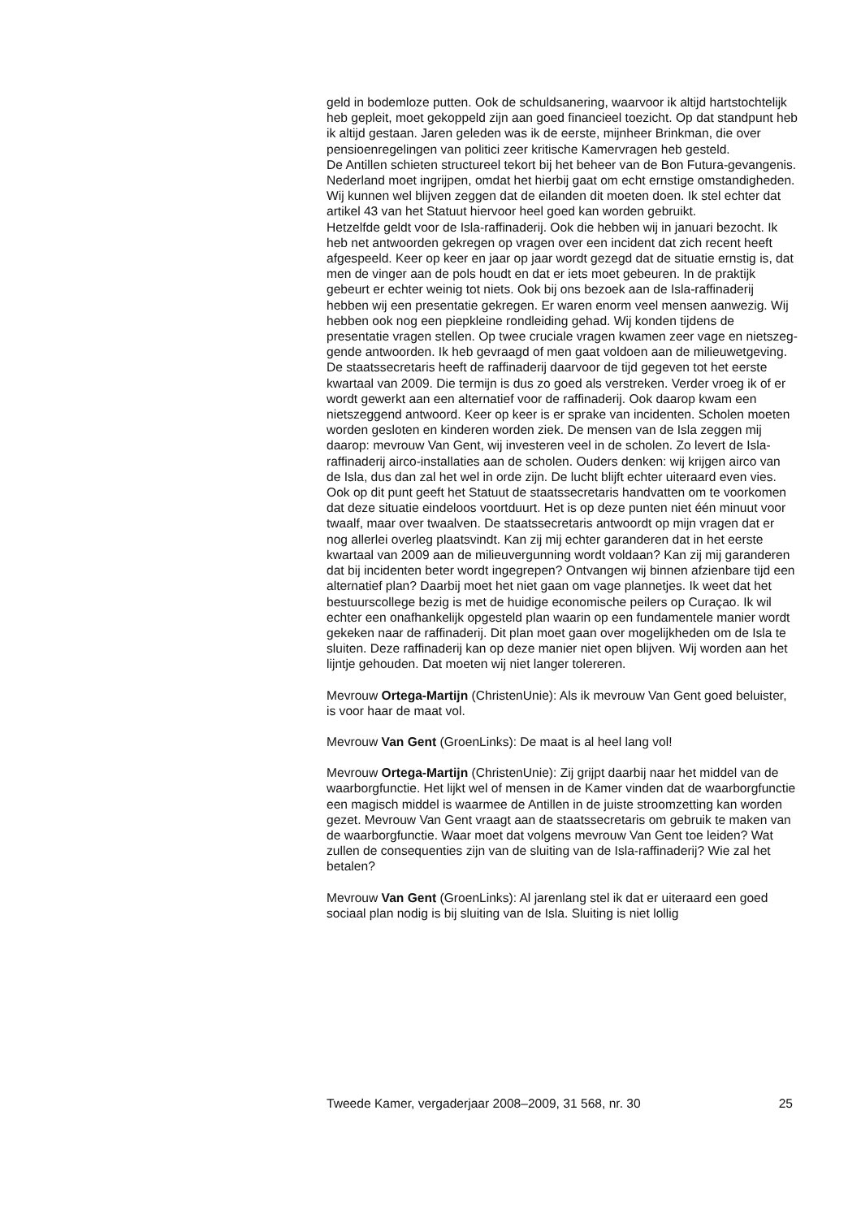geld in bodemloze putten. Ook de schuldsanering, waarvoor ik altijd harts­tochtelijk heb gepleit, moet gekoppeld zijn aan goed financieel toezicht. Op dat standpunt heb ik altijd gestaan. Jaren geleden was ik de eerste, mijnheer Brinkman, die over pensioenregelingen van politici zeer kritische Kamervragen heb gesteld.
De Antillen schieten structureel tekort bij het beheer van de Bon Futura-gevangenis. Nederland moet ingrijpen, omdat het hierbij gaat om echt ernstige omstandigheden. Wij kunnen wel blijven zeggen dat de eilanden dit moeten doen. Ik stel echter dat artikel 43 van het Statuut hiervoor heel goed kan worden gebruikt.
Hetzelfde geldt voor de Isla-raffinaderij. Ook die hebben wij in januari bezocht. Ik heb net antwoorden gekregen op vragen over een incident dat zich recent heeft afgespeeld. Keer op keer en jaar op jaar wordt gezegd dat de situatie ernstig is, dat men de vinger aan de pols houdt en dat er iets moet gebeuren. In de praktijk gebeurt er echter weinig tot niets. Ook bij ons bezoek aan de Isla-raffinaderij hebben wij een presentatie gekregen. Er waren enorm veel mensen aanwezig. Wij hebben ook nog een piepkleine rondleiding gehad. Wij konden tijdens de presentatie vragen stellen. Op twee cruciale vragen kwamen zeer vage en nietszeg­gende antwoorden. Ik heb gevraagd of men gaat voldoen aan de milieu­wetgeving. De staatssecretaris heeft de raffinaderij daarvoor de tijd gegeven tot het eerste kwartaal van 2009. Die termijn is dus zo goed als verstreken. Verder vroeg ik of er wordt gewerkt aan een alternatief voor de raffinaderij. Ook daarop kwam een nietszeggend antwoord. Keer op keer is er sprake van incidenten. Scholen moeten worden gesloten en kinderen worden ziek. De mensen van de Isla zeggen mij daarop: mevrouw Van Gent, wij investeren veel in de scholen. Zo levert de Isla-raffinaderij airco-installaties aan de scholen. Ouders denken: wij krijgen airco van de Isla, dus dan zal het wel in orde zijn. De lucht blijft echter uiteraard even vies. Ook op dit punt geeft het Statuut de staatssecretaris handvatten om te voorkomen dat deze situatie eindeloos voortduurt. Het is op deze punten niet één minuut voor twaalf, maar over twaalven. De staatssecretaris antwoordt op mijn vragen dat er nog allerlei overleg plaatsvindt. Kan zij mij echter garanderen dat in het eerste kwartaal van 2009 aan de milieu­vergunning wordt voldaan? Kan zij mij garanderen dat bij incidenten beter wordt ingegrepen? Ontvangen wij binnen afzienbare tijd een alternatief plan? Daarbij moet het niet gaan om vage plannetjes. Ik weet dat het bestuurscollege bezig is met de huidige economische peilers op Curaçao. Ik wil echter een onafhankelijk opgesteld plan waarin op een fundamen­tele manier wordt gekeken naar de raffinaderij. Dit plan moet gaan over mogelijkheden om de Isla te sluiten. Deze raffinaderij kan op deze manier niet open blijven. Wij worden aan het lijntje gehouden. Dat moeten wij niet langer tolereren.
Mevrouw Ortega-Martijn (ChristenUnie): Als ik mevrouw Van Gent goed beluister, is voor haar de maat vol.
Mevrouw Van Gent (GroenLinks): De maat is al heel lang vol!
Mevrouw Ortega-Martijn (ChristenUnie): Zij grijpt daarbij naar het middel van de waarborgfunctie. Het lijkt wel of mensen in de Kamer vinden dat de waarborgfunctie een magisch middel is waarmee de Antillen in de juiste stroomzetting kan worden gezet. Mevrouw Van Gent vraagt aan de staatssecretaris om gebruik te maken van de waarborg­functie. Waar moet dat volgens mevrouw Van Gent toe leiden? Wat zullen de consequenties zijn van de sluiting van de Isla-raffinaderij? Wie zal het betalen?
Mevrouw Van Gent (GroenLinks): Al jarenlang stel ik dat er uiteraard een goed sociaal plan nodig is bij sluiting van de Isla. Sluiting is niet lollig
Tweede Kamer, vergaderjaar 2008–2009, 31 568, nr. 30 25